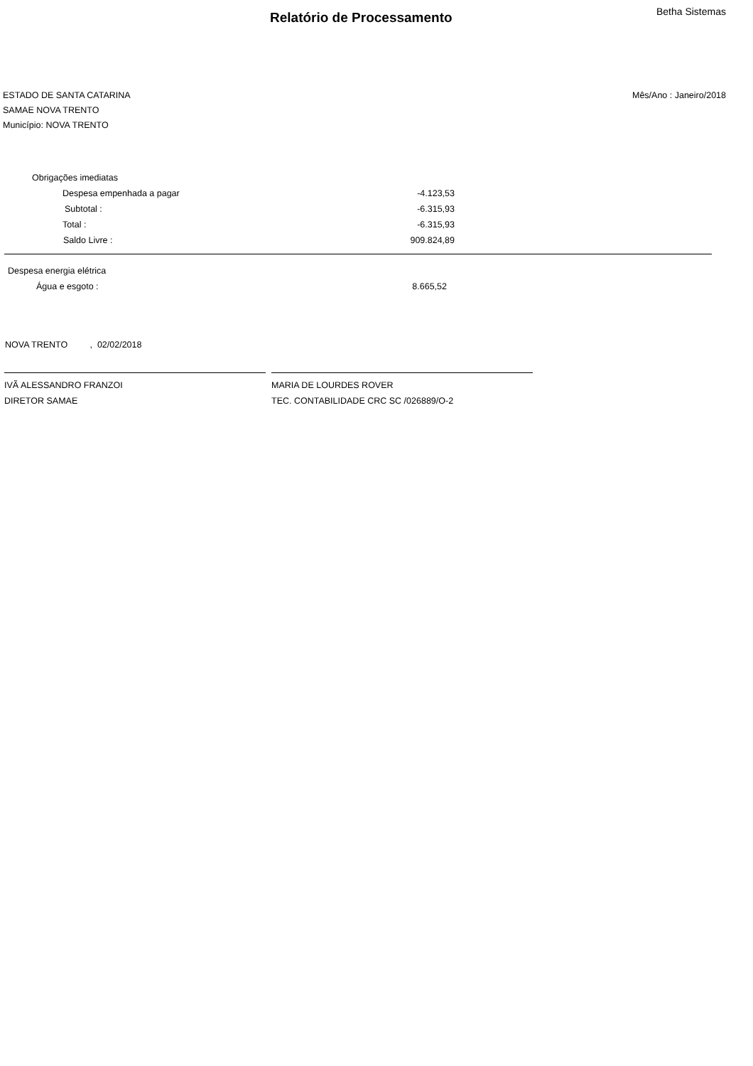Relatório de Processamento
Betha Sistemas
ESTADO DE SANTA CATARINA
SAMAE NOVA TRENTO
Município: NOVA TRENTO
Mês/Ano : Janeiro/2018
| Obrigações imediatas | |
| Despesa empenhada a pagar | -4.123,53 |
| Subtotal : | -6.315,93 |
| Total : | -6.315,93 |
| Saldo Livre : | 909.824,89 |
| Despesa energia elétrica | |
| Água e esgoto : | 8.665,52 |
NOVA TRENTO , 02/02/2018
IVÃ ALESSANDRO FRANZOI
DIRETOR SAMAE
MARIA DE LOURDES ROVER
TEC. CONTABILIDADE CRC SC /026889/O-2